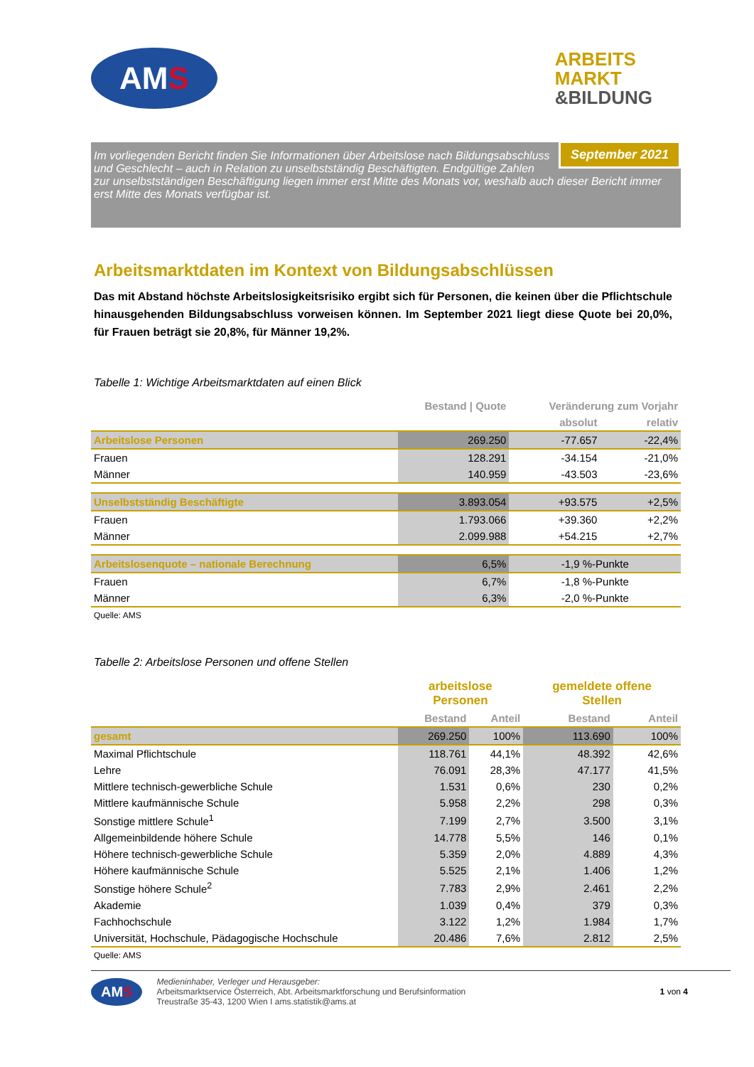AMS
ARBEITS
MARKT
&BILDUNG
September 2021
Im vorliegenden Bericht finden Sie Informationen über Arbeitslose nach Bildungsabschluss und Geschlecht – auch in Relation zu unselbstständig Beschäftigten. Endgültige Zahlen zur unselbstständigen Beschäftigung liegen immer erst Mitte des Monats vor, weshalb auch dieser Bericht immer erst Mitte des Monats verfügbar ist.
Arbeitsmarktdaten im Kontext von Bildungsabschlüssen
Das mit Abstand höchste Arbeitslosigkeitsrisiko ergibt sich für Personen, die keinen über die Pflichtschule hinausgehenden Bildungsabschluss vorweisen können. Im September 2021 liegt diese Quote bei 20,0%, für Frauen beträgt sie 20,8%, für Männer 19,2%.
Tabelle 1: Wichtige Arbeitsmarktdaten auf einen Blick
| | Bestand / Quote | Veränderung zum Vorjahr | |
| --- | --- | --- | --- |
| | | absolut | relativ |
| Arbeitslose Personen | 269.250 | -77.657 | -22,4% |
| Frauen | 128.291 | -34.154 | -21,0% |
| Männer | 140.959 | -43.503 | -23,6% |
| Unselbstständig Beschäftigte | 3.893.054 | +93.575 | +2,5% |
| Frauen | 1.793.066 | +39.360 | +2,2% |
| Männer | 2.099.988 | +54.215 | +2,7% |
| Arbeitslosenquote – nationale Berechnung | 6,5% | -1,9 %-Punkte | |
| Frauen | 6,7% | -1,8 %-Punkte | |
| Männer | 6,3% | -2,0 %-Punkte | |
Quelle: AMS
Tabelle 2: Arbeitslose Personen und offene Stellen
| | arbeitslose Personen | | gemeldete offene Stellen | |
| --- | --- | --- | --- | --- |
| | Bestand | Anteil | Bestand | Anteil |
| gesamt | 269.250 | 100% | 113.690 | 100% |
| Maximal Pflichtschule | 118.761 | 44,1% | 48.392 | 42,6% |
| Lehre | 76.091 | 28,3% | 47.177 | 41,5% |
| Mittlere technisch-gewerbliche Schule | 1.531 | 0,6% | 230 | 0,2% |
| Mittlere kaufmännische Schule | 5.958 | 2,2% | 298 | 0,3% |
| Sonstige mittlere Schule<sup>1</sup> | 7.199 | 2,7% | 3.500 | 3,1% |
| Allgemeinbildende höhere Schule | 14.778 | 5,5% | 146 | 0,1% |
| Höhere technisch-gewerbliche Schule | 5.359 | 2,0% | 4.889 | 4,3% |
| Höhere kaufmännische Schule | 5.525 | 2,1% | 1.406 | 1,2% |
| Sonstige höhere Schule<sup>2</sup> | 7.783 | 2,9% | 2.461 | 2,2% |
| Akademie | 1.039 | 0,4% | 379 | 0,3% |
| Fachhochschule | 3.122 | 1,2% | 1.984 | 1,7% |
| Universität, Hochschule, Pädagogische Hochschule | 20.486 | 7,6% | 2.812 | 2,5% |
Quelle: AMS
AMS
Medieninhaber, Verleger und Herausgeber:
Arbeitsmarktservice Österreich, Abt. Arbeitsmarktforschung und Berufsinformation
Treustraße 35-43, 1200 Wien I ams.statistik@ams.at
1 von 4